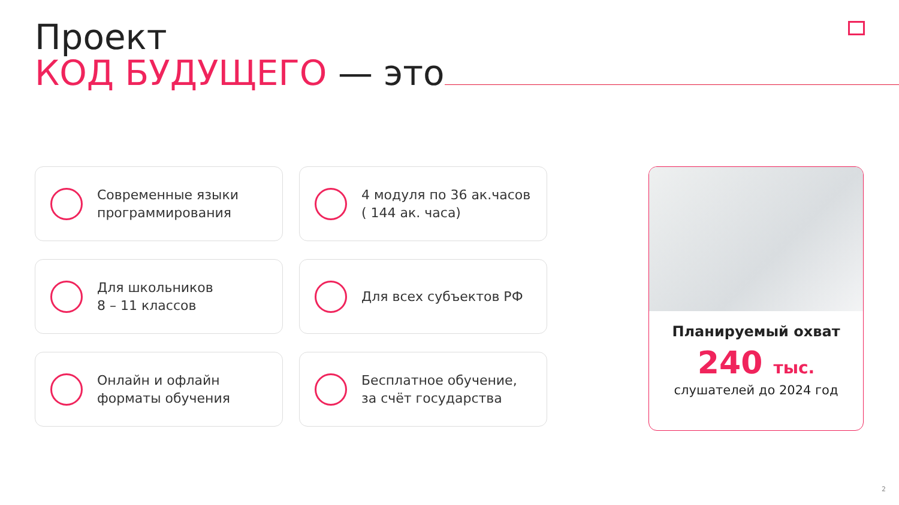Проект
КОД БУДУЩЕГО — это
Современные языки
программирования
4 модуля по 36 ак.часов
( 144 ак. часа)
Для школьников
8 – 11 классов
Для всех субъектов РФ
Онлайн и офлайн
форматы обучения
Бесплатное обучение,
за счёт государства
Планируемый охват
240 тыс.
слушателей до 2024 год
2